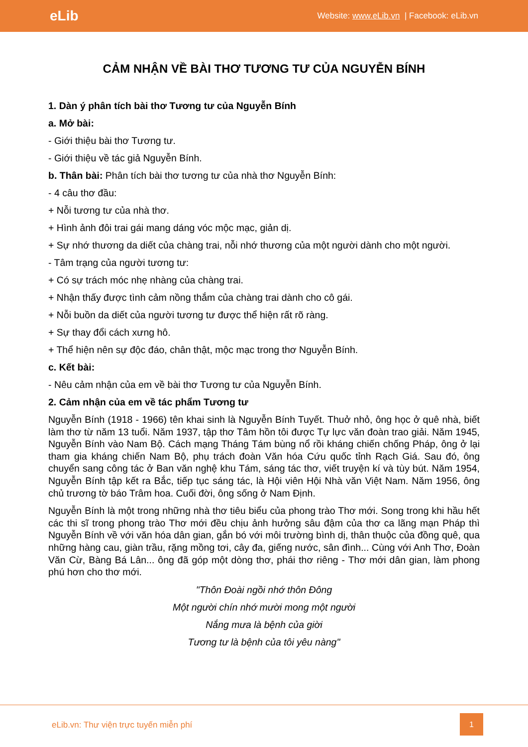eLib Website: www.eLib.vn | Facebook: eLib.vn
CẢM NHẬN VỀ BÀI THƠ TƯƠNG TƯ CỦA NGUYỄN BÍNH
1. Dàn ý phân tích bài thơ Tương tư của Nguyễn Bính
a. Mở bài:
- Giới thiệu bài thơ Tương tư.
- Giới thiệu về tác giả Nguyễn Bính.
b. Thân bài: Phân tích bài thơ tương tư của nhà thơ Nguyễn Bính:
- 4 câu thơ đầu:
+ Nỗi tương tư của nhà thơ.
+ Hình ảnh đôi trai gái mang dáng vóc mộc mạc, giản dị.
+ Sự nhớ thương da diết của chàng trai, nỗi nhớ thương của một người dành cho một người.
- Tâm trạng của người tương tư:
+ Có sự trách móc nhẹ nhàng của chàng trai.
+ Nhận thấy được tình cảm nồng thắm của chàng trai dành cho cô gái.
+ Nỗi buồn da diết của người tương tư được thể hiện rất rõ ràng.
+ Sự thay đổi cách xưng hô.
+ Thể hiện nên sự độc đáo, chân thật, mộc mạc trong thơ Nguyễn Bính.
c. Kết bài:
- Nêu cảm nhận của em về bài thơ Tương tư của Nguyễn Bính.
2. Cảm nhận của em về tác phẩm Tương tư
Nguyễn Bính (1918 - 1966) tên khai sinh là Nguyễn Bính Tuyết. Thuở nhỏ, ông học ở quê nhà, biết làm thơ từ năm 13 tuổi. Năm 1937, tập thơ Tâm hồn tôi được Tự lực văn đoàn trao giải. Năm 1945, Nguyễn Bính vào Nam Bộ. Cách mạng Tháng Tám bùng nổ rồi kháng chiến chống Pháp, ông ở lại tham gia kháng chiến Nam Bộ, phụ trách đoàn Văn hóa Cứu quốc tỉnh Rạch Giá. Sau đó, ông chuyển sang công tác ở Ban văn nghệ khu Tám, sáng tác thơ, viết truyện kí và tùy bút. Năm 1954, Nguyễn Bính tập kết ra Bắc, tiếp tục sáng tác, là Hội viên Hội Nhà văn Việt Nam. Năm 1956, ông chủ trương tờ báo Trâm hoa. Cuối đời, ông sống ở Nam Định.
Nguyễn Bính là một trong những nhà thơ tiêu biểu của phong trào Thơ mới. Song trong khi hầu hết các thi sĩ trong phong trào Thơ mới đều chịu ảnh hưởng sâu đậm của thơ ca lãng mạn Pháp thì Nguyễn Bính về với văn hóa dân gian, gắn bó với môi trường bình dị, thân thuộc của đồng quê, qua những hàng cau, giàn trầu, rặng mồng tơi, cây đa, giếng nước, sân đình... Cùng với Anh Thơ, Đoàn Văn Cừ, Bàng Bá Lân... ông đã góp một dòng thơ, phái thơ riêng - Thơ mới dân gian, làm phong phú hơn cho thơ mới.
"Thôn Đoài ngồi nhớ thôn Đông
Một người chín nhớ mười mong một người
Nắng mưa là bệnh của giời
Tương tư là bệnh của tôi yêu nàng"
eLib.vn: Thư viện trực tuyến miễn phí
1